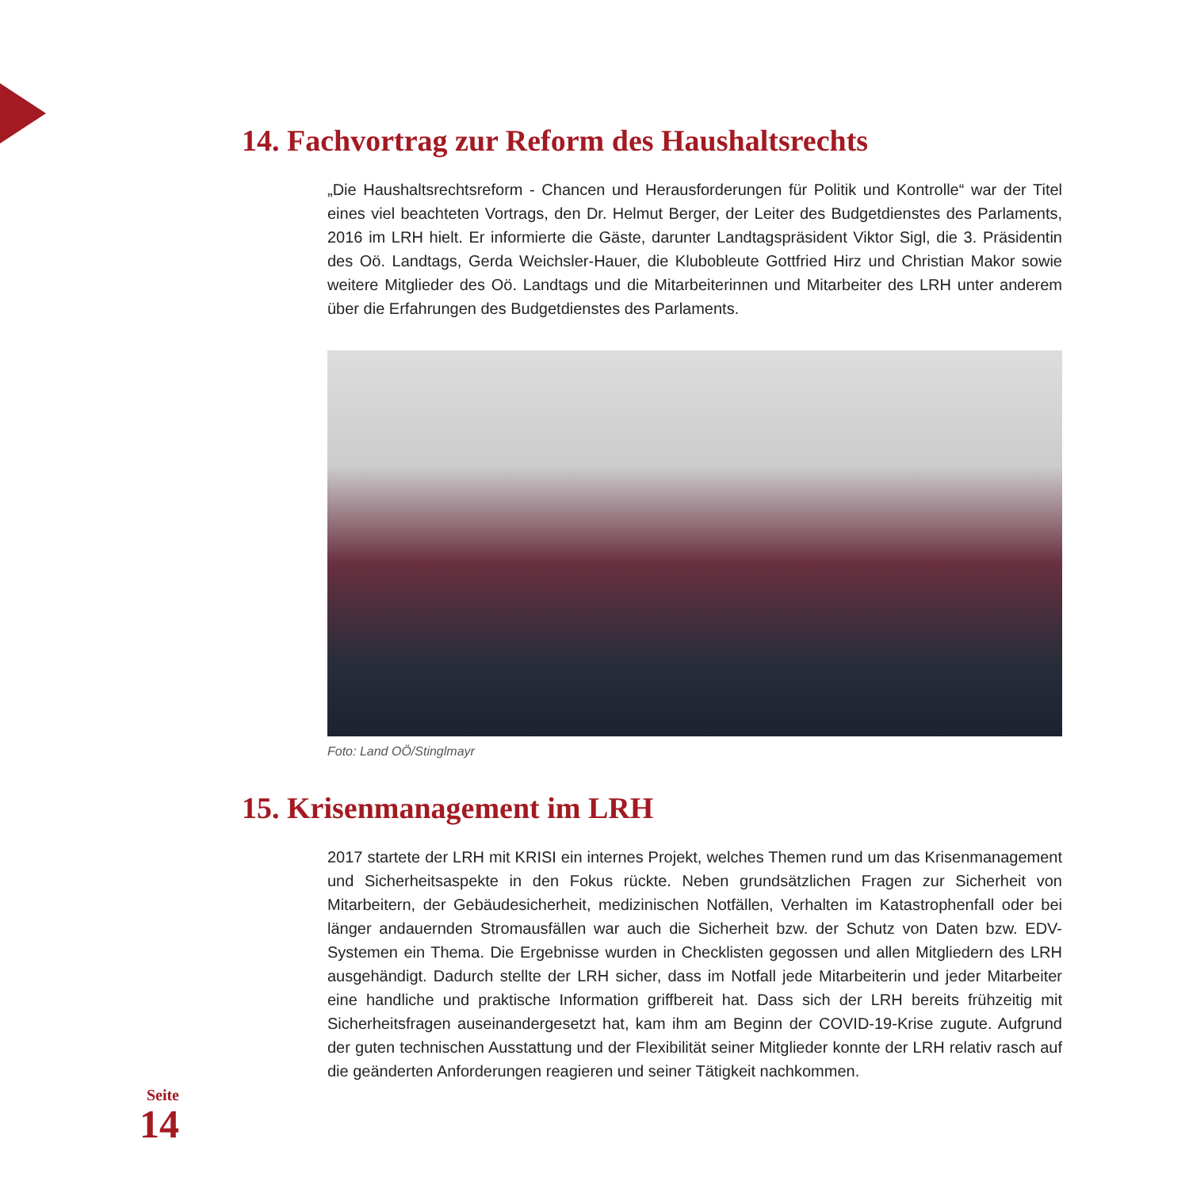14. Fachvortrag zur Reform des Haushaltsrechts
„Die Haushaltsrechtsreform - Chancen und Herausforderungen für Politik und Kontrolle“ war der Titel eines viel beachteten Vortrags, den Dr. Helmut Berger, der Leiter des Budgetdienstes des Parlaments, 2016 im LRH hielt. Er informierte die Gäste, darunter Landtagspräsident Viktor Sigl, die 3. Präsidentin des Oö. Landtags, Gerda Weichsler-Hauer, die Klubobleute Gottfried Hirz und Christian Makor sowie weitere Mitglieder des Oö. Landtags und die Mitarbeiterinnen und Mitarbeiter des LRH unter anderem über die Erfahrungen des Budgetdienstes des Parlaments.
Foto: Land OÖ/Stinglmayr
15. Krisenmanagement im LRH
2017 startete der LRH mit KRISI ein internes Projekt, welches Themen rund um das Krisenmanagement und Sicherheitsaspekte in den Fokus rückte. Neben grundsätzlichen Fragen zur Sicherheit von Mitarbeitern, der Gebäudesicherheit, medizinischen Notfällen, Verhalten im Katastrophenfall oder bei länger andauernden Stromausfällen war auch die Sicherheit bzw. der Schutz von Daten bzw. EDV-Systemen ein Thema. Die Ergebnisse wurden in Checklisten gegossen und allen Mitgliedern des LRH ausgehändigt. Dadurch stellte der LRH sicher, dass im Notfall jede Mitarbeiterin und jeder Mitarbeiter eine handliche und praktische Information griffbereit hat. Dass sich der LRH bereits frühzeitig mit Sicherheitsfragen auseinandergesetzt hat, kam ihm am Beginn der COVID-19-Krise zugute. Aufgrund der guten technischen Ausstattung und der Flexibilität seiner Mitglieder konnte der LRH relativ rasch auf die geänderten Anforderungen reagieren und seiner Tätigkeit nachkommen.
Seite
14